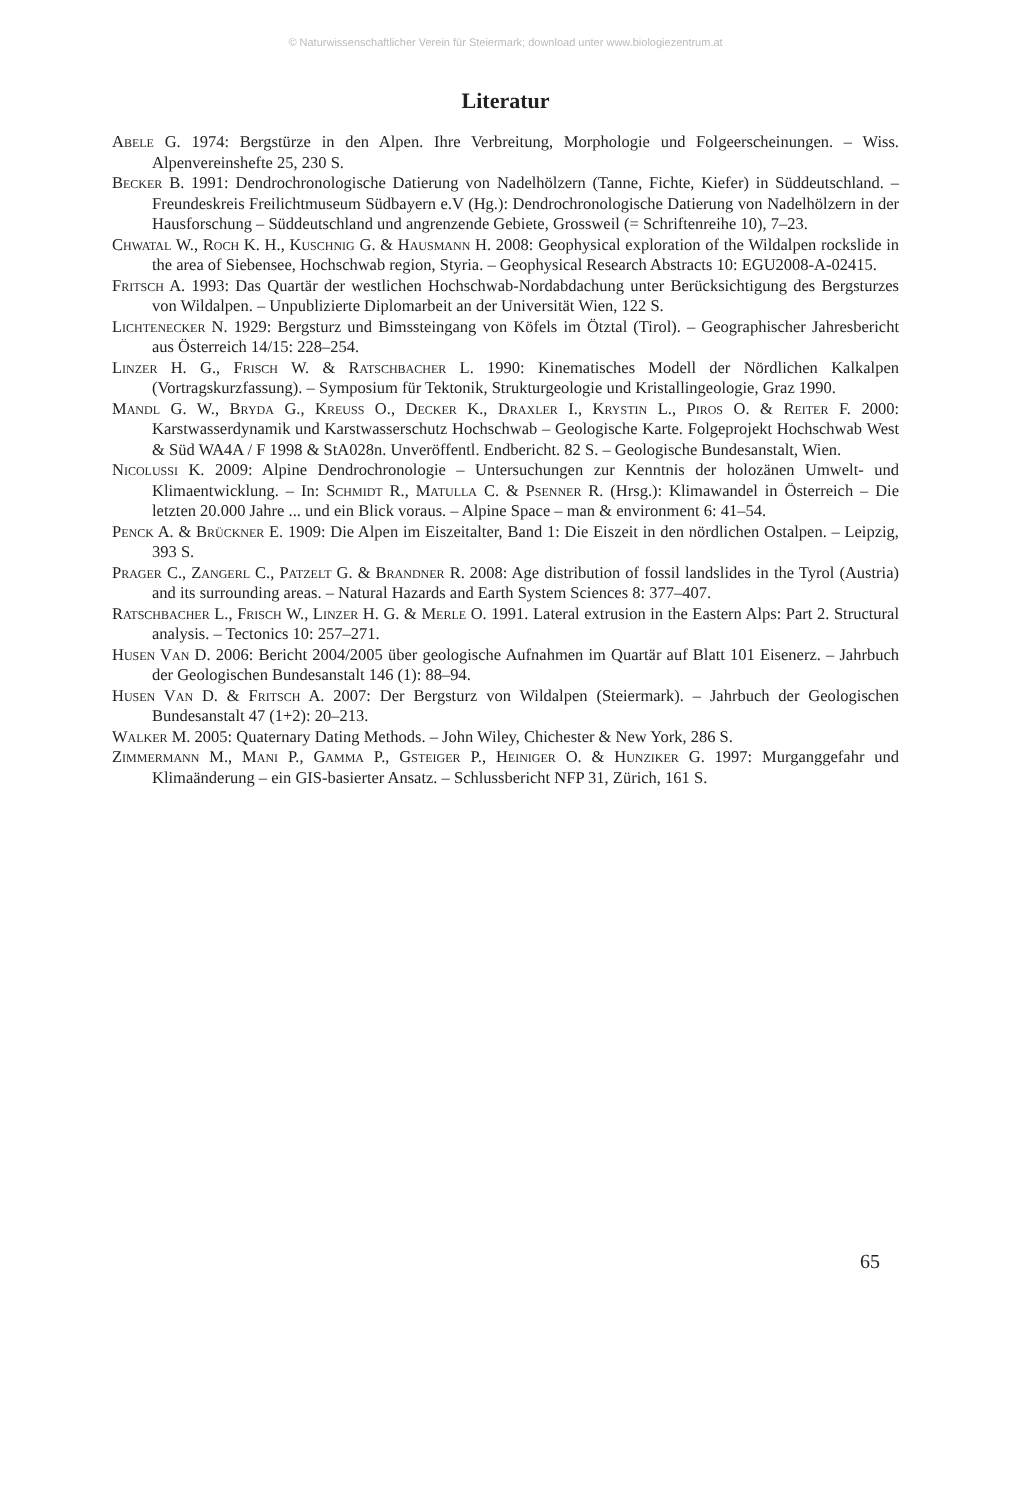© Naturwissenschaftlicher Verein für Steiermark; download unter www.biologiezentrum.at
Literatur
Abele G. 1974: Bergstürze in den Alpen. Ihre Verbreitung, Morphologie und Folgeerscheinungen. – Wiss. Alpenvereinshefte 25, 230 S.
Becker B. 1991: Dendrochronologische Datierung von Nadelhölzern (Tanne, Fichte, Kiefer) in Süddeutschland. – Freundeskreis Freilichtmuseum Südbayern e.V (Hg.): Dendrochronologische Datierung von Nadelhölzern in der Hausforschung – Süddeutschland und angrenzende Gebiete, Grossweil (= Schriftenreihe 10), 7–23.
Chwatal W., Roch K. H., Kuschnig G. & Hausmann H. 2008: Geophysical exploration of the Wildalpen rockslide in the area of Siebensee, Hochschwab region, Styria. – Geophysical Research Abstracts 10: EGU2008-A-02415.
Fritsch A. 1993: Das Quartär der westlichen Hochschwab-Nordabdachung unter Berücksichtigung des Bergsturzes von Wildalpen. – Unpublizierte Diplomarbeit an der Universität Wien, 122 S.
Lichtenecker N. 1929: Bergsturz und Bimssteingang von Köfels im Ötztal (Tirol). – Geographischer Jahresbericht aus Österreich 14/15: 228–254.
Linzer H. G., Frisch W. & Ratschbacher L. 1990: Kinematisches Modell der Nördlichen Kalkalpen (Vortragskurzfassung). – Symposium für Tektonik, Strukturgeologie und Kristallingeologie, Graz 1990.
Mandl G. W., Bryda G., Kreuss O., Decker K., Draxler I., Krystin L., Piros O. & Reiter F. 2000: Karstwasserdynamik und Karstwasserschutz Hochschwab – Geologische Karte. Folgeprojekt Hochschwab West & Süd WA4A / F 1998 & StA028n. Unveröffentl. Endbericht. 82 S. – Geologische Bundesanstalt, Wien.
Nicolussi K. 2009: Alpine Dendrochronologie – Untersuchungen zur Kenntnis der holozänen Umwelt- und Klimaentwicklung. – In: Schmidt R., Matulla C. & Psenner R. (Hrsg.): Klimawandel in Österreich – Die letzten 20.000 Jahre ... und ein Blick voraus. – Alpine Space – man & environment 6: 41–54.
Penck A. & Brückner E. 1909: Die Alpen im Eiszeitalter, Band 1: Die Eiszeit in den nördlichen Ostalpen. – Leipzig, 393 S.
Prager C., Zangerl C., Patzelt G. & Brandner R. 2008: Age distribution of fossil landslides in the Tyrol (Austria) and its surrounding areas. – Natural Hazards and Earth System Sciences 8: 377–407.
Ratschbacher L., Frisch W., Linzer H. G. & Merle O. 1991. Lateral extrusion in the Eastern Alps: Part 2. Structural analysis. – Tectonics 10: 257–271.
Husen Van D. 2006: Bericht 2004/2005 über geologische Aufnahmen im Quartär auf Blatt 101 Eisenerz. – Jahrbuch der Geologischen Bundesanstalt 146 (1): 88–94.
Husen Van D. & Fritsch A. 2007: Der Bergsturz von Wildalpen (Steiermark). – Jahrbuch der Geologischen Bundesanstalt 47 (1+2): 20–213.
Walker M. 2005: Quaternary Dating Methods. – John Wiley, Chichester & New York, 286 S.
Zimmermann M., Mani P., Gamma P., Gsteiger P., Heiniger O. & Hunziker G. 1997: Murganggefahr und Klimaänderung – ein GIS-basierter Ansatz. – Schlussbericht NFP 31, Zürich, 161 S.
65